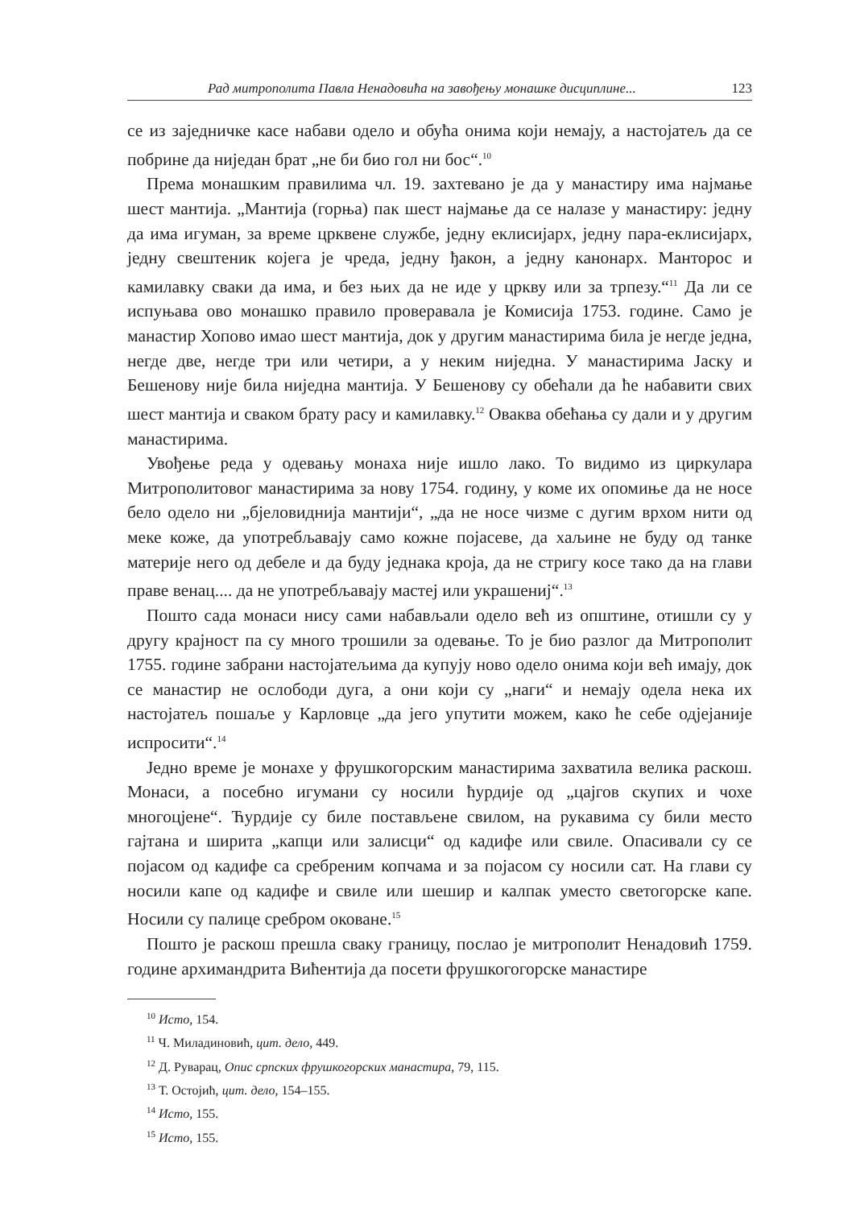Рад митрополита Павла Ненадовића на завођењу монашке дисциплине... 123
се из заједничке касе набави одело и обућа онима који немају, а настојатељ да се побрине да ниједан брат „не би био гол ни бос“.<sup>10</sup>
Према монашким правилима чл. 19. захтевано је да у манастиру има најмање шест мантија. „Мантија (горња) пак шест најмање да се налазе у манастиру: једну да има игуман, за време црквене службе, једну еклисијарх, једну пара-еклисијарх, једну свештеник којега је чреда, једну ђакон, а једну канонарх. Манторос и камилавку сваки да има, и без њих да не иде у цркву или за трпезу.“<sup>11</sup> Да ли се испуњава ово монашко правило проверавала је Комисија 1753. године. Само је манастир Хопово имао шест мантија, док у другим манастирима била је негде једна, негде две, негде три или четири, а у неким ниједна. У манастирима Јаску и Бешенову није била ниједна мантија. У Бешенову су обећали да ће набавити свих шест мантија и сваком брату расу и камилавку.<sup>12</sup> Оваква обећања су дали и у другим манастирима.
Увођење реда у одевању монаха није ишло лако. То видимо из циркулара Митрополитовог манастирима за нову 1754. годину, у коме их опомиње да не носе бело одело ни „бјеловиднија мантији“, „да не носе чизме с дугим врхом нити од меке коже, да употребљавају само кожне појасеве, да хаљине не буду од танке материје него од дебеле и да буду једнака кроја, да не стригу косе тако да на глави праве венац.... да не употребљавају мастеј или украшениј“.<sup>13</sup>
Пошто сада монаси нису сами набављали одело већ из општине, отишли су у другу крајност па су много трошили за одевање. То је био разлог да Митрополит 1755. године забрани настојатељима да купују ново одело онима који већ имају, док се манастир не ослободи дуга, а они који су „наги“ и немају одела нека их настојатељ пошаље у Карловце „да јего упутити можем, како ће себе одјејаније испросити“.<sup>14</sup>
Једно време је монахе у фрушкогорским манастирима захватила велика раскош. Монаси, а посебно игумани су носили ћурдије од „цајгов скупих и чохе многоцјене“. Ћурдије су биле постављене свилом, на рукавима су били место гајтана и ширита „капци или залисци“ од кадифе или свиле. Опасивали су се појасом од кадифе са сребреним копчама и за појасом су носили сат. На глави су носили капе од кадифе и свиле или шешир и калпак уместо светогорске капе. Носили су палице сребром оковане.<sup>15</sup>
Пошто је раскош прешла сваку границу, послао је митрополит Ненадовић 1759. године архимандрита Вићентија да посети фрушкогогорске манастире
<sup>10</sup> Исто, 154.
<sup>11</sup> Ч. Миладиновић, цит. дело, 449.
<sup>12</sup> Д. Руварац, Опис српских фрушкогорских манастира, 79, 115.
<sup>13</sup> Т. Остојић, цит. дело, 154–155.
<sup>14</sup> Исто, 155.
<sup>15</sup> Исто, 155.